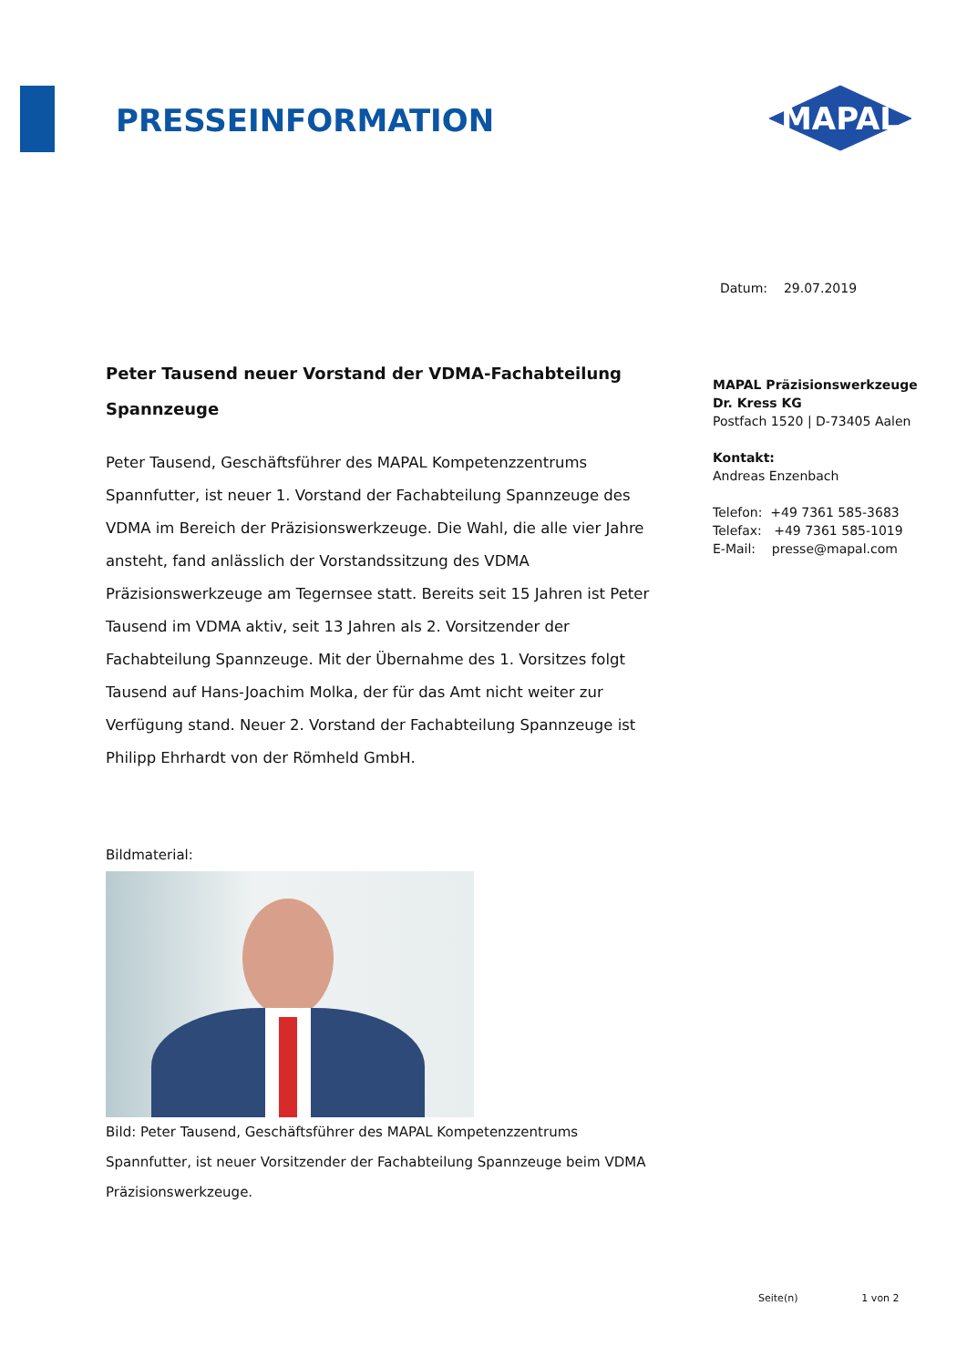PRESSEINFORMATION
MAPAL
Datum: 29.07.2019
MAPAL Präzisionswerkzeuge
Dr. Kress KG
Postfach 1520 | D-73405 Aalen
Kontakt:
Andreas Enzenbach
Telefon: +49 7361 585-3683
Telefax: +49 7361 585-1019
E-Mail: presse@mapal.com
Peter Tausend neuer Vorstand der VDMA-Fachabteilung Spannzeuge
Peter Tausend, Geschäftsführer des MAPAL Kompetenzzentrums Spannfutter, ist neuer 1. Vorstand der Fachabteilung Spannzeuge des VDMA im Bereich der Präzisionswerkzeuge. Die Wahl, die alle vier Jahre ansteht, fand anlässlich der Vorstandssitzung des VDMA Präzisionswerkzeuge am Tegernsee statt. Bereits seit 15 Jahren ist Peter Tausend im VDMA aktiv, seit 13 Jahren als 2. Vorsitzender der Fachabteilung Spannzeuge. Mit der Übernahme des 1. Vorsitzes folgt Tausend auf Hans-Joachim Molka, der für das Amt nicht weiter zur Verfügung stand. Neuer 2. Vorstand der Fachabteilung Spannzeuge ist Philipp Ehrhardt von der Römheld GmbH.
Bildmaterial:
Bild: Peter Tausend, Geschäftsführer des MAPAL Kompetenzzentrums Spannfutter, ist neuer Vorsitzender der Fachabteilung Spannzeuge beim VDMA Präzisionswerkzeuge.
Seite(n) 1 von 2